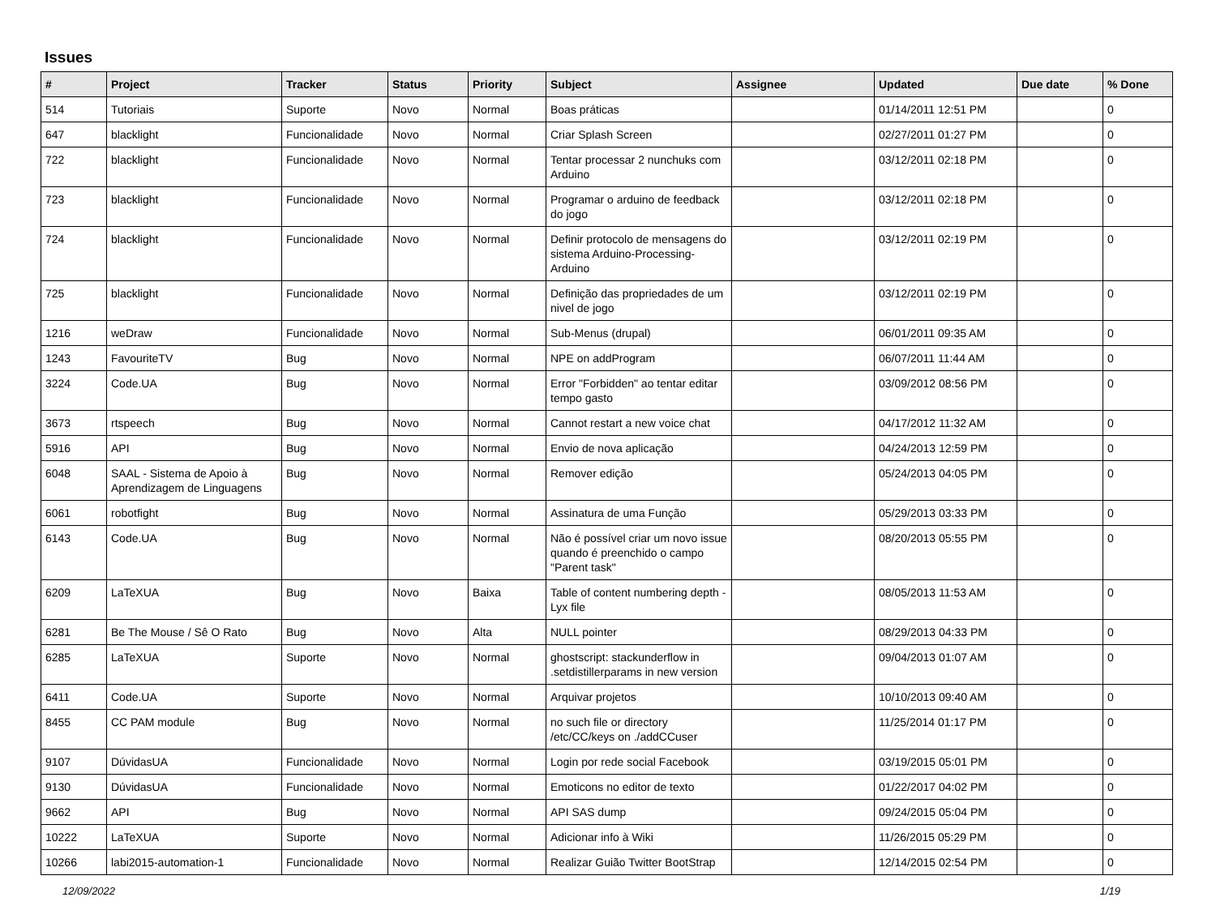Issues
| # | Project | Tracker | Status | Priority | Subject | Assignee | Updated | Due date | % Done |
| --- | --- | --- | --- | --- | --- | --- | --- | --- | --- |
| 514 | Tutoriais | Suporte | Novo | Normal | Boas práticas | | 01/14/2011 12:51 PM | | 0 |
| 647 | blacklight | Funcionalidade | Novo | Normal | Criar Splash Screen | | 02/27/2011 01:27 PM | | 0 |
| 722 | blacklight | Funcionalidade | Novo | Normal | Tentar processar 2 nunchuks com Arduino | | 03/12/2011 02:18 PM | | 0 |
| 723 | blacklight | Funcionalidade | Novo | Normal | Programar o arduino de feedback do jogo | | 03/12/2011 02:18 PM | | 0 |
| 724 | blacklight | Funcionalidade | Novo | Normal | Definir protocolo de mensagens do sistema Arduino-Processing-Arduino | | 03/12/2011 02:19 PM | | 0 |
| 725 | blacklight | Funcionalidade | Novo | Normal | Definição das propriedades de um nivel de jogo | | 03/12/2011 02:19 PM | | 0 |
| 1216 | weDraw | Funcionalidade | Novo | Normal | Sub-Menus (drupal) | | 06/01/2011 09:35 AM | | 0 |
| 1243 | FavouriteTV | Bug | Novo | Normal | NPE on addProgram | | 06/07/2011 11:44 AM | | 0 |
| 3224 | Code.UA | Bug | Novo | Normal | Error "Forbidden" ao tentar editar tempo gasto | | 03/09/2012 08:56 PM | | 0 |
| 3673 | rtspeech | Bug | Novo | Normal | Cannot restart a new voice chat | | 04/17/2012 11:32 AM | | 0 |
| 5916 | API | Bug | Novo | Normal | Envio de nova aplicação | | 04/24/2013 12:59 PM | | 0 |
| 6048 | SAAL - Sistema de Apoio à Aprendizagem de Linguagens | Bug | Novo | Normal | Remover edição | | 05/24/2013 04:05 PM | | 0 |
| 6061 | robotfight | Bug | Novo | Normal | Assinatura de uma Função | | 05/29/2013 03:33 PM | | 0 |
| 6143 | Code.UA | Bug | Novo | Normal | Não é possível criar um novo issue quando é preenchido o campo "Parent task" | | 08/20/2013 05:55 PM | | 0 |
| 6209 | LaTeXUA | Bug | Novo | Baixa | Table of content numbering depth - Lyx file | | 08/05/2013 11:53 AM | | 0 |
| 6281 | Be The Mouse / Sê O Rato | Bug | Novo | Alta | NULL pointer | | 08/29/2013 04:33 PM | | 0 |
| 6285 | LaTeXUA | Suporte | Novo | Normal | ghostscript: stackunderflow in .setdistillerparams in new version | | 09/04/2013 01:07 AM | | 0 |
| 6411 | Code.UA | Suporte | Novo | Normal | Arquivar projetos | | 10/10/2013 09:40 AM | | 0 |
| 8455 | CC PAM module | Bug | Novo | Normal | no such file or directory /etc/CC/keys on ./addCCuser | | 11/25/2014 01:17 PM | | 0 |
| 9107 | DúvidasUA | Funcionalidade | Novo | Normal | Login por rede social Facebook | | 03/19/2015 05:01 PM | | 0 |
| 9130 | DúvidasUA | Funcionalidade | Novo | Normal | Emoticons no editor de texto | | 01/22/2017 04:02 PM | | 0 |
| 9662 | API | Bug | Novo | Normal | API SAS dump | | 09/24/2015 05:04 PM | | 0 |
| 10222 | LaTeXUA | Suporte | Novo | Normal | Adicionar info à Wiki | | 11/26/2015 05:29 PM | | 0 |
| 10266 | labi2015-automation-1 | Funcionalidade | Novo | Normal | Realizar Guião Twitter BootStrap | | 12/14/2015 02:54 PM | | 0 |
12/09/2022 1/19